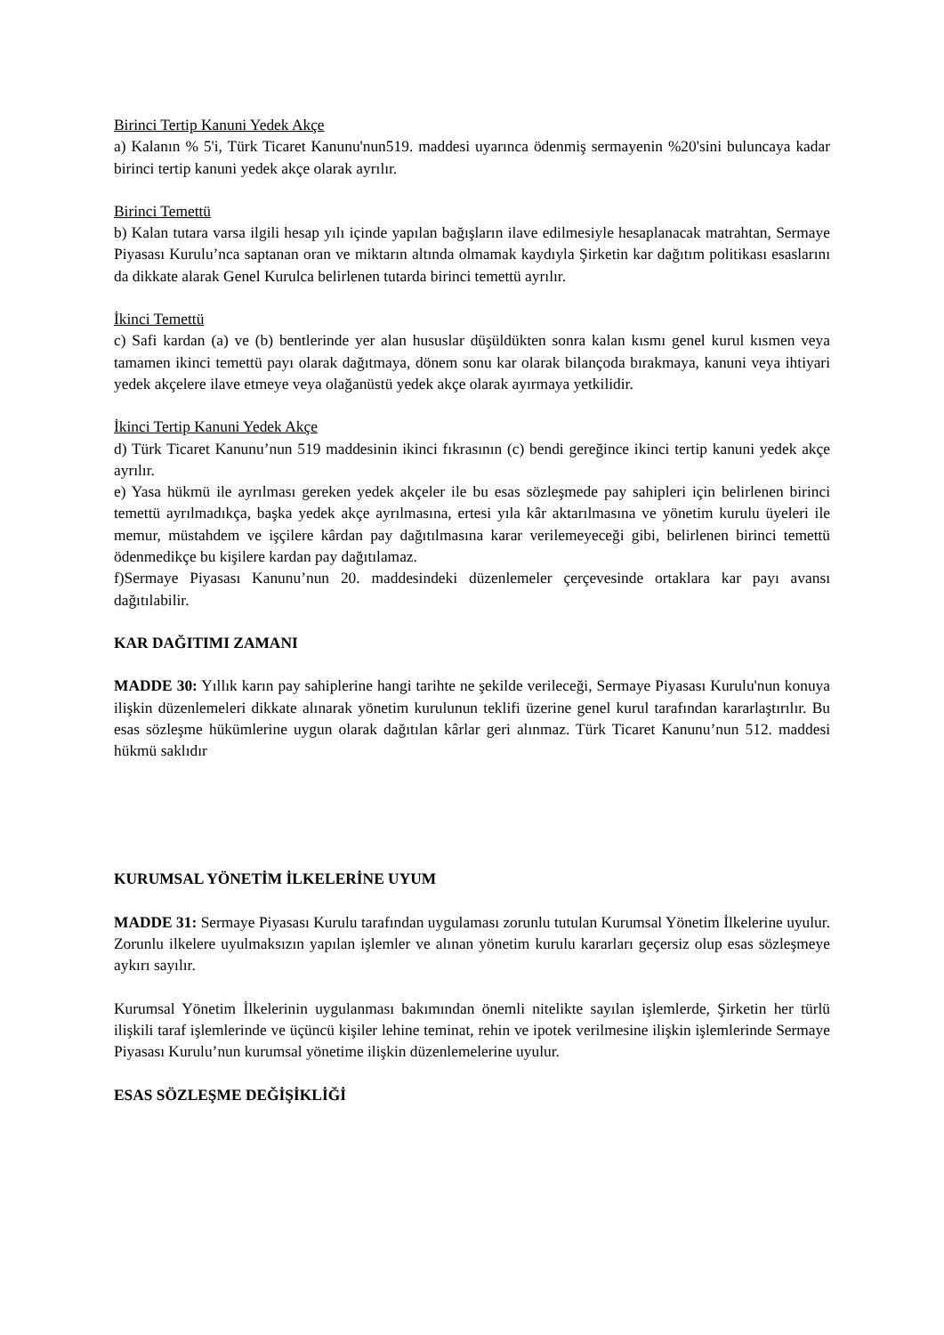Birinci Tertip Kanuni Yedek Akçe
a) Kalanın % 5'i, Türk Ticaret Kanunu'nun519. maddesi uyarınca ödenmiş sermayenin %20'sini buluncaya kadar birinci tertip kanuni yedek akçe olarak ayrılır.
Birinci Temettü
b) Kalan tutara varsa ilgili hesap yılı içinde yapılan bağışların ilave edilmesiyle hesaplanacak matrahtan, Sermaye Piyasası Kurulu’nca saptanan oran ve miktarın altında olmamak kaydıyla Şirketin kar dağıtım politikası esaslarını da dikkate alarak Genel Kurulca belirlenen tutarda birinci temettü ayrılır.
İkinci Temettü
c) Safi kardan (a) ve (b) bentlerinde yer alan hususlar düşüldükten sonra kalan kısmı genel kurul kısmen veya tamamen ikinci temettü payı olarak dağıtmaya, dönem sonu kar olarak bilançoda bırakmaya, kanuni veya ihtiyari yedek akçelere ilave etmeye veya olağanüstü yedek akçe olarak ayırmaya yetkilidir.
İkinci Tertip Kanuni Yedek Akçe
d) Türk Ticaret Kanunu’nun 519 maddesinin ikinci fıkrasının (c) bendi gereğince ikinci tertip kanuni yedek akçe ayrılır.
e) Yasa hükmü ile ayrılması gereken yedek akçeler ile bu esas sözleşmede pay sahipleri için belirlenen birinci temettü ayrılmadıkça, başka yedek akçe ayrılmasına, ertesi yıla kâr aktarılmasına ve yönetim kurulu üyeleri ile memur, müstahdem ve işçilere kârdan pay dağıtılmasına karar verilemeyeceği gibi, belirlenen birinci temettü ödenmedikçe bu kişilere kardan pay dağıtılamaz.
f)Sermaye Piyasası Kanunu’nun 20. maddesindeki düzenlemeler çerçevesinde ortaklara kar payı avansı dağıtılabilir.
KAR DAĞITIMI ZAMANI
MADDE 30: Yıllık karın pay sahiplerine hangi tarihte ne şekilde verileceği, Sermaye Piyasası Kurulu'nun konuya ilişkin düzenlemeleri dikkate alınarak yönetim kurulunun teklifi üzerine genel kurul tarafından kararlaştırılır. Bu esas sözleşme hükümlerine uygun olarak dağıtılan kârlar geri alınmaz. Türk Ticaret Kanunu’nun 512. maddesi hükmü saklıdır
KURUMSAL YÖNETİM İLKELERİNE UYUM
MADDE 31: Sermaye Piyasası Kurulu tarafından uygulaması zorunlu tutulan Kurumsal Yönetim İlkelerine uyulur. Zorunlu ilkelere uyulmaksızın yapılan işlemler ve alınan yönetim kurulu kararları geçersiz olup esas sözleşmeye aykırı sayılır.
Kurumsal Yönetim İlkelerinin uygulanması bakımından önemli nitelikte sayılan işlemlerde, Şirketin her türlü ilişkili taraf işlemlerinde ve üçüncü kişiler lehine teminat, rehin ve ipotek verilmesine ilişkin işlemlerinde Sermaye Piyasası Kurulu’nun kurumsal yönetime ilişkin düzenlemelerine uyulur.
ESAS SÖZLEŞME DEĞİŞİKLİĞİ